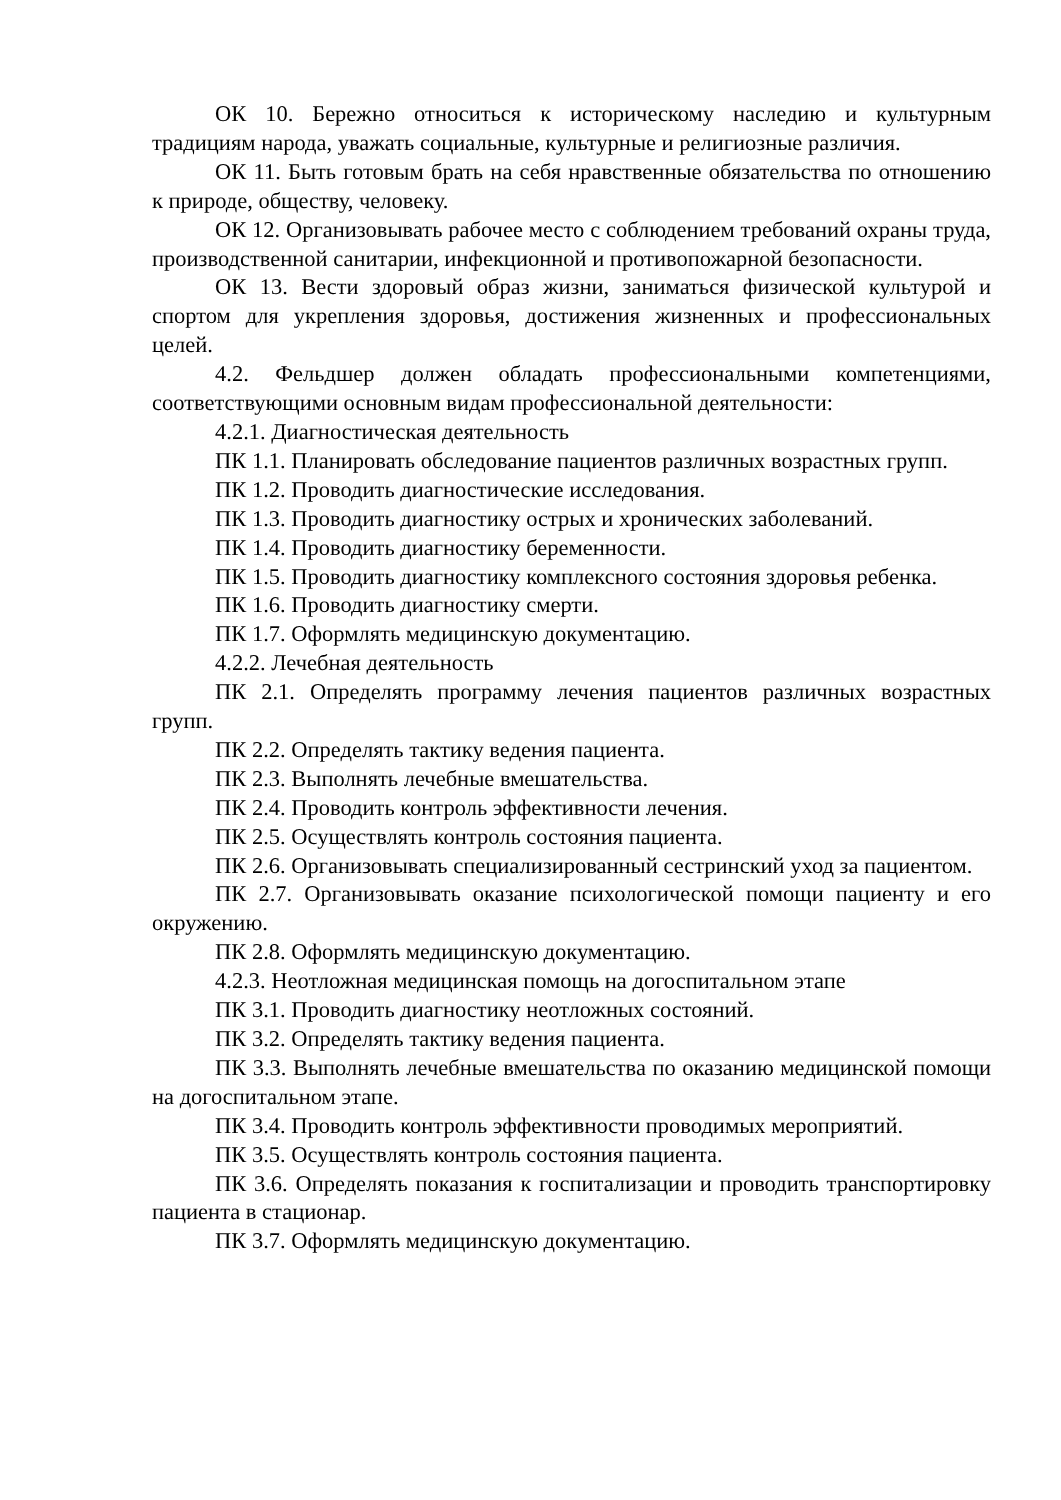ОК 10. Бережно относиться к историческому наследию и культурным традициям народа, уважать социальные, культурные и религиозные различия.
ОК 11. Быть готовым брать на себя нравственные обязательства по отношению к природе, обществу, человеку.
ОК 12. Организовывать рабочее место с соблюдением требований охраны труда, производственной санитарии, инфекционной и противопожарной безопасности.
ОК 13. Вести здоровый образ жизни, заниматься физической культурой и спортом для укрепления здоровья, достижения жизненных и профессиональных целей.
4.2. Фельдшер должен обладать профессиональными компетенциями, соответствующими основным видам профессиональной деятельности:
4.2.1. Диагностическая деятельность
ПК 1.1. Планировать обследование пациентов различных возрастных групп.
ПК 1.2. Проводить диагностические исследования.
ПК 1.3. Проводить диагностику острых и хронических заболеваний.
ПК 1.4. Проводить диагностику беременности.
ПК 1.5. Проводить диагностику комплексного состояния здоровья ребенка.
ПК 1.6. Проводить диагностику смерти.
ПК 1.7. Оформлять медицинскую документацию.
4.2.2. Лечебная деятельность
ПК 2.1. Определять программу лечения пациентов различных возрастных групп.
ПК 2.2. Определять тактику ведения пациента.
ПК 2.3. Выполнять лечебные вмешательства.
ПК 2.4. Проводить контроль эффективности лечения.
ПК 2.5. Осуществлять контроль состояния пациента.
ПК 2.6. Организовывать специализированный сестринский уход за пациентом.
ПК 2.7. Организовывать оказание психологической помощи пациенту и его окружению.
ПК 2.8. Оформлять медицинскую документацию.
4.2.3. Неотложная медицинская помощь на догоспитальном этапе
ПК 3.1. Проводить диагностику неотложных состояний.
ПК 3.2. Определять тактику ведения пациента.
ПК 3.3. Выполнять лечебные вмешательства по оказанию медицинской помощи на догоспитальном этапе.
ПК 3.4. Проводить контроль эффективности проводимых мероприятий.
ПК 3.5. Осуществлять контроль состояния пациента.
ПК 3.6. Определять показания к госпитализации и проводить транспортировку пациента в стационар.
ПК 3.7. Оформлять медицинскую документацию.